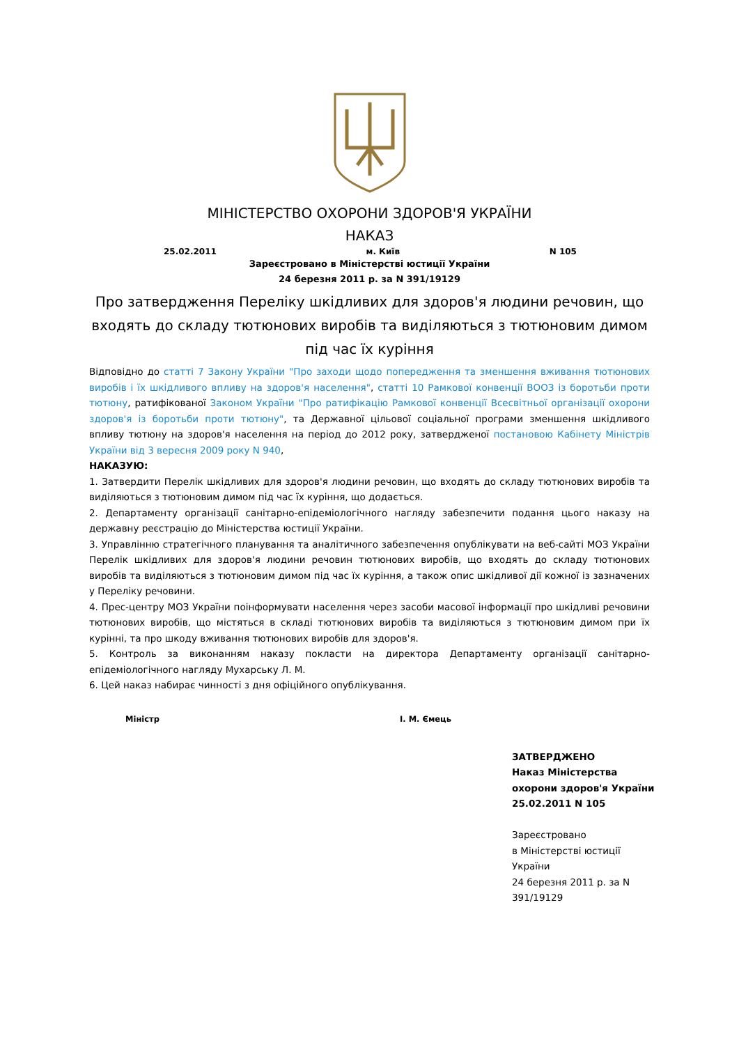МІНІСТЕРСТВО ОХОРОНИ ЗДОРОВ'Я УКРАЇНИ
НАКАЗ
25.02.2011 м. Київ N 105
Зареєстровано в Міністерстві юстиції України
24 березня 2011 р. за N 391/19129
Про затвердження Переліку шкідливих для здоров'я людини речовин, що входять до складу тютюнових виробів та виділяються з тютюновим димом під час їх куріння
Відповідно до статті 7 Закону України "Про заходи щодо попередження та зменшення вживання тютюнових виробів і їх шкідливого впливу на здоров'я населення", статті 10 Рамкової конвенції ВООЗ із боротьби проти тютюну, ратифікованої Законом України "Про ратифікацію Рамкової конвенції Всесвітньої організації охорони здоров'я із боротьби проти тютюну", та Державної цільової соціальної програми зменшення шкідливого впливу тютюну на здоров'я населення на період до 2012 року, затвердженої постановою Кабінету Міністрів України від 3 вересня 2009 року N 940,
НАКАЗУЮ:
1. Затвердити Перелік шкідливих для здоров'я людини речовин, що входять до складу тютюнових виробів та виділяються з тютюновим димом під час їх куріння, що додається.
2. Департаменту організації санітарно-епідеміологічного нагляду забезпечити подання цього наказу на державну реєстрацію до Міністерства юстиції України.
3. Управлінню стратегічного планування та аналітичного забезпечення опублікувати на веб-сайті МОЗ України Перелік шкідливих для здоров'я людини речовин тютюнових виробів, що входять до складу тютюнових виробів та виділяються з тютюновим димом під час їх куріння, а також опис шкідливої дії кожної із зазначених у Переліку речовини.
4. Прес-центру МОЗ України поінформувати населення через засоби масової інформації про шкідливі речовини тютюнових виробів, що містяться в складі тютюнових виробів та виділяються з тютюновим димом при їх курінні, та про шкоду вживання тютюнових виробів для здоров'я.
5. Контроль за виконанням наказу покласти на директора Департаменту організації санітарно-епідеміологічного нагляду Мухарську Л. М.
6. Цей наказ набирає чинності з дня офіційного опублікування.
Міністр І. М. Ємець
ЗАТВЕРДЖЕНО
Наказ Міністерства
охорони здоров'я України
25.02.2011 N 105
Зареєстровано
в Міністерстві юстиції
України
24 березня 2011 р. за N
391/19129